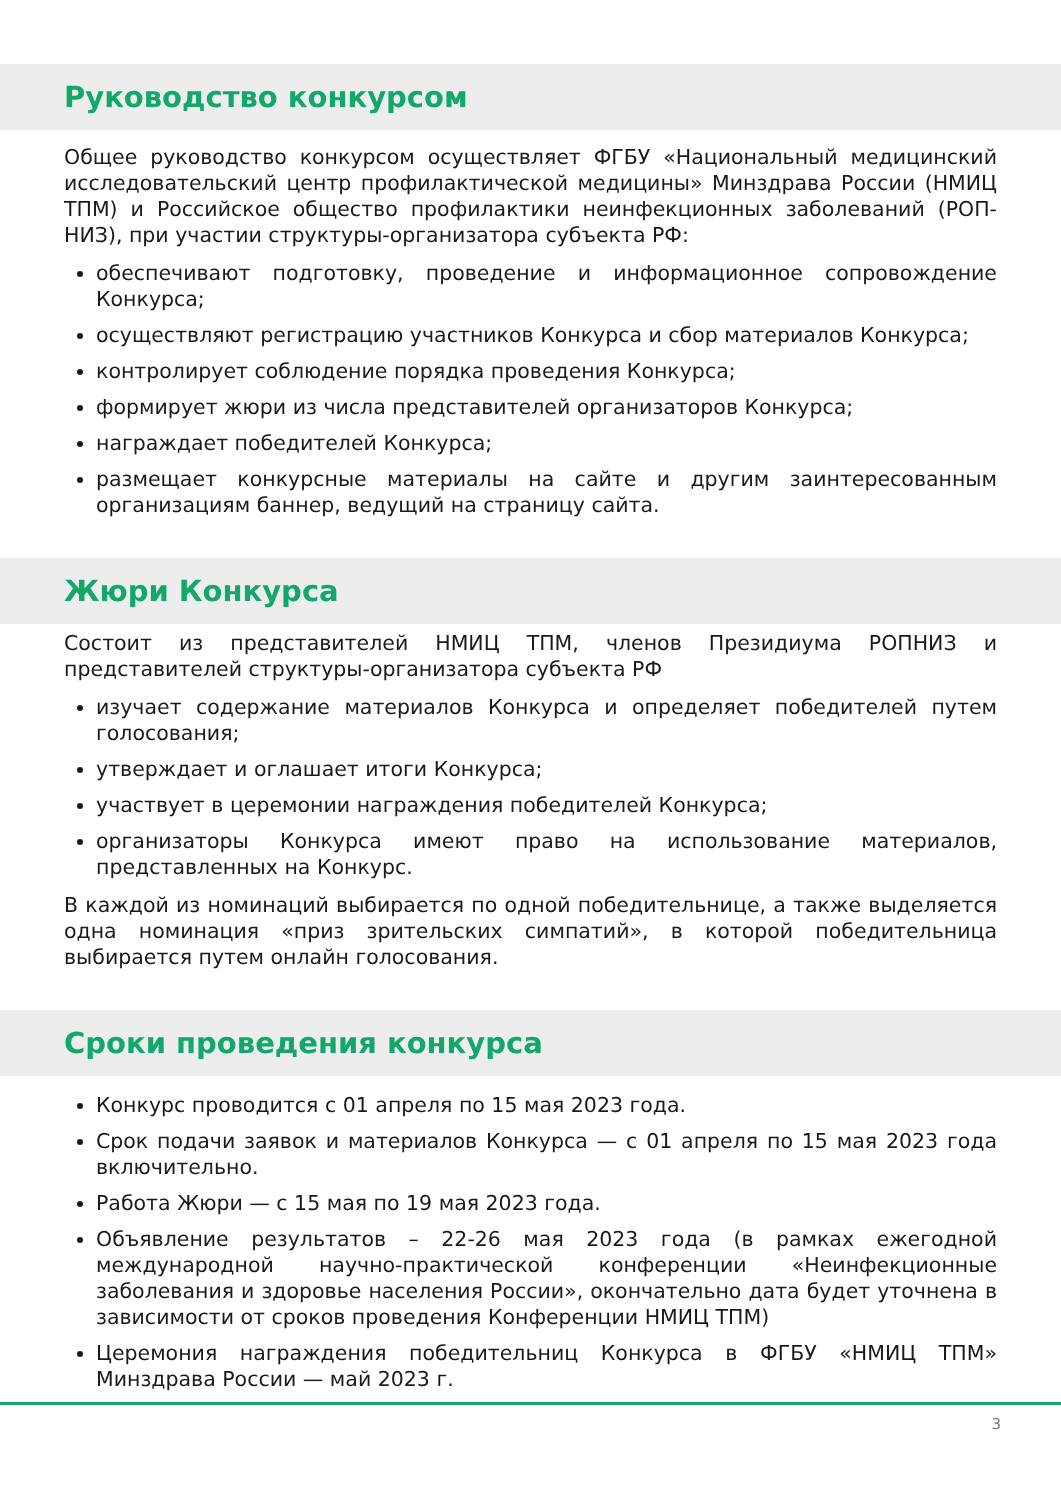Руководство конкурсом
Общее руководство конкурсом осуществляет ФГБУ «Национальный медицинский исследовательский центр профилактической медицины» Минздрава России (НМИЦ ТПМ) и Российское общество профилактики неинфекционных заболеваний (РОП-НИЗ), при участии структуры-организатора субъекта РФ:
обеспечивают подготовку, проведение и информационное сопровождение Конкурса;
осуществляют регистрацию участников Конкурса и сбор материалов Конкурса;
контролирует соблюдение порядка проведения Конкурса;
формирует жюри из числа представителей организаторов Конкурса;
награждает победителей Конкурса;
размещает конкурсные материалы на сайте и другим заинтересованным организациям баннер, ведущий на страницу сайта.
Жюри Конкурса
Состоит из представителей НМИЦ ТПМ, членов Президиума РОПНИЗ и представителей структуры-организатора субъекта РФ
изучает содержание материалов Конкурса и определяет победителей путем голосования;
утверждает и оглашает итоги Конкурса;
участвует в церемонии награждения победителей Конкурса;
организаторы Конкурса имеют право на использование материалов, представленных на Конкурс.
В каждой из номинаций выбирается по одной победительнице, а также выделяется одна номинация «приз зрительских симпатий», в которой победительница выбирается путем онлайн голосования.
Сроки проведения конкурса
Конкурс проводится с 01 апреля по 15 мая 2023 года.
Срок подачи заявок и материалов Конкурса — с 01 апреля по 15 мая 2023 года включительно.
Работа Жюри — с 15 мая по 19 мая 2023 года.
Объявление результатов – 22-26 мая 2023 года (в рамках ежегодной международной научно-практической конференции «Неинфекционные заболевания и здоровье населения России», окончательно дата будет уточнена в зависимости от сроков проведения Конференции НМИЦ ТПМ)
Церемония награждения победительниц Конкурса в ФГБУ «НМИЦ ТПМ» Минздрава России — май 2023 г.
3